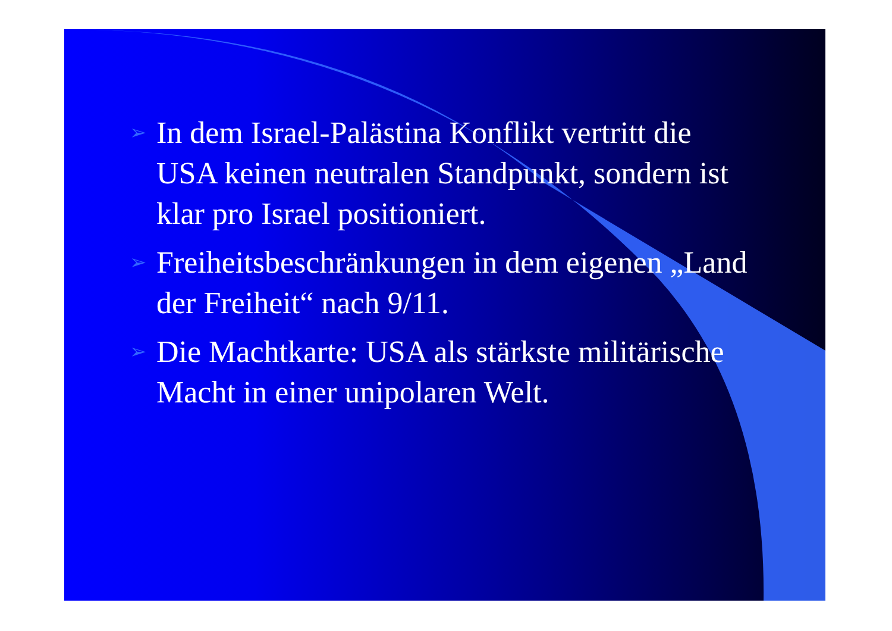➢
In dem Israel-Palästina Konflikt vertritt die USA keinen neutralen Standpunkt, sondern ist klar pro Israel positioniert.
➢
Freiheitsbeschränkungen in dem eigenen „Land der Freiheit“ nach 9/11.
➢
Die Machtkarte: USA als stärkste militärische Macht in einer unipolaren Welt.